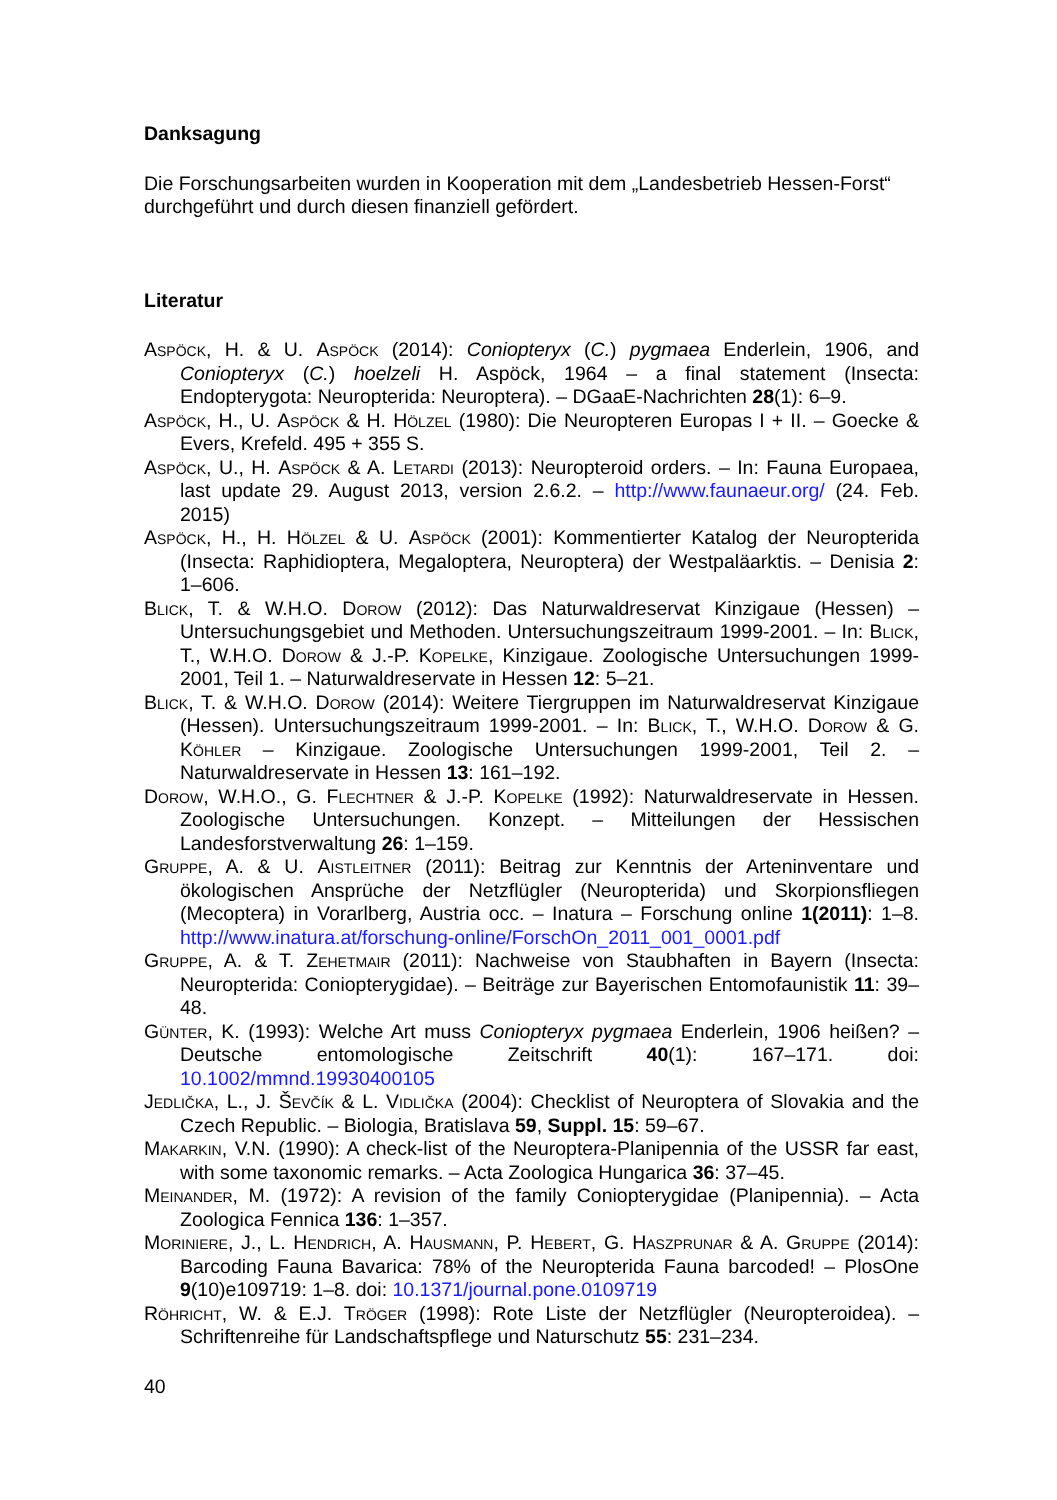Danksagung
Die Forschungsarbeiten wurden in Kooperation mit dem „Landesbetrieb Hessen-Forst“ durchgeführt und durch diesen finanziell gefördert.
Literatur
Aspöck, H. & U. Aspöck (2014): Coniopteryx (C.) pygmaea Enderlein, 1906, and Coniopteryx (C.) hoelzeli H. Aspöck, 1964 – a final statement (Insecta: Endopterygota: Neuropterida: Neuroptera). – DGaaE-Nachrichten 28(1): 6–9.
Aspöck, H., U. Aspöck & H. Hölzel (1980): Die Neuropteren Europas I + II. – Goecke & Evers, Krefeld. 495 + 355 S.
Aspöck, U., H. Aspöck & A. Letardi (2013): Neuropteroid orders. – In: Fauna Europaea, last update 29. August 2013, version 2.6.2. – http://www.faunaeur.org/ (24. Feb. 2015)
Aspöck, H., H. Hölzel & U. Aspöck (2001): Kommentierter Katalog der Neuropterida (Insecta: Raphidioptera, Megaloptera, Neuroptera) der Westpaläarktis. – Denisia 2: 1–606.
Blick, T. & W.H.O. Dorow (2012): Das Naturwaldreservat Kinzigaue (Hessen) – Untersuchungsgebiet und Methoden. Untersuchungszeitraum 1999-2001. – In: Blick, T., W.H.O. Dorow & J.-P. Kopelke, Kinzigaue. Zoologische Untersuchungen 1999-2001, Teil 1. – Naturwaldreservate in Hessen 12: 5–21.
Blick, T. & W.H.O. Dorow (2014): Weitere Tiergruppen im Naturwaldreservat Kinzigaue (Hessen). Untersuchungszeitraum 1999-2001. – In: Blick, T., W.H.O. Dorow & G. Köhler – Kinzigaue. Zoologische Untersuchungen 1999-2001, Teil 2. – Naturwaldreservate in Hessen 13: 161–192.
Dorow, W.H.O., G. Flechtner & J.-P. Kopelke (1992): Naturwaldreservate in Hessen. Zoologische Untersuchungen. Konzept. – Mitteilungen der Hessischen Landesforstverwaltung 26: 1–159.
Gruppe, A. & U. Aistleitner (2011): Beitrag zur Kenntnis der Arteninventare und ökologischen Ansprüche der Netzflügler (Neuropterida) und Skorpionsfliegen (Mecoptera) in Vorarlberg, Austria occ. – Inatura – Forschung online 1(2011): 1–8. http://www.inatura.at/forschung-online/ForschOn_2011_001_0001.pdf
Gruppe, A. & T. Zehetmair (2011): Nachweise von Staubhaften in Bayern (Insecta: Neuropterida: Coniopterygidae). – Beiträge zur Bayerischen Entomofaunistik 11: 39–48.
Günter, K. (1993): Welche Art muss Coniopteryx pygmaea Enderlein, 1906 heißen? – Deutsche entomologische Zeitschrift 40(1): 167–171. doi: 10.1002/mmnd.19930400105
Jedlička, L., J. Ševčík & L. Vidlička (2004): Checklist of Neuroptera of Slovakia and the Czech Republic. – Biologia, Bratislava 59, Suppl. 15: 59–67.
Makarkin, V.N. (1990): A check-list of the Neuroptera-Planipennia of the USSR far east, with some taxonomic remarks. – Acta Zoologica Hungarica 36: 37–45.
Meinander, M. (1972): A revision of the family Coniopterygidae (Planipennia). – Acta Zoologica Fennica 136: 1–357.
Moriniere, J., L. Hendrich, A. Hausmann, P. Hebert, G. Haszprunar & A. Gruppe (2014): Barcoding Fauna Bavarica: 78% of the Neuropterida Fauna barcoded! – PlosOne 9(10)e109719: 1–8. doi: 10.1371/journal.pone.0109719
Röhricht, W. & E.J. Tröger (1998): Rote Liste der Netzflügler (Neuropteroidea). – Schriftenreihe für Landschaftspflege und Naturschutz 55: 231–234.
40